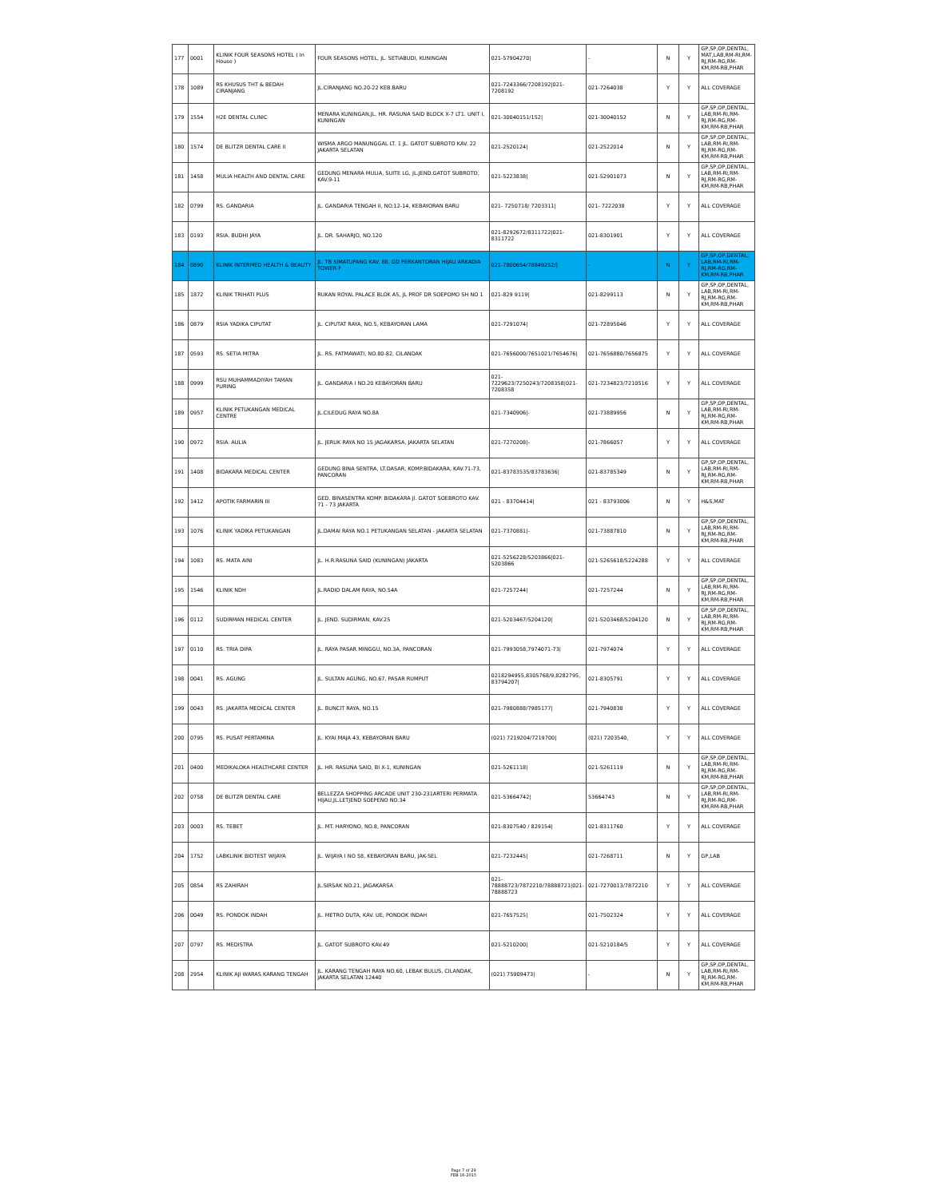| 177 | 0001 | KLINIK FOUR SEASONS HOTEL ( In House ) | FOUR SEASONS HOTEL, JL. SETIABUDI, KUNINGAN | 021-57904270/ | - | N | Y | GP,SP,OP,DENTAL, MAT,LAB,RM-RI,RM-RJ,RM-RG,RM-KM,RM-RB,PHAR |
| 178 | 1089 | RS KHUSUS THT & BEDAH CIRANJANG | JL.CIRANJANG NO.20-22 KEB.BARU | 021-7243366/7208192/021-7208192 | 021-7264038 | Y | Y | ALL COVERAGE |
| 179 | 1554 | H2E DENTAL CLINIC | MENARA KUNINGAN,JL. HR. RASUNA SAID BLOCK X-7 LT1. UNIT I, KUNINGAN | 021-30040151/152/ | 021-30040152 | N | Y | GP,SP,OP,DENTAL, LAB,RM-RI,RM-RJ,RM-RG,RM-KM,RM-RB,PHAR |
| 180 | 1574 | DE BLITZR DENTAL CARE II | WISMA ARGO MANUNGGAL LT. 1 JL. GATOT SUBROTO KAV. 22 JAKARTA SELATAN | 021-2520124/ | 021-2522014 | N | Y | GP,SP,OP,DENTAL, LAB,RM-RI,RM-RJ,RM-RG,RM-KM,RM-RB,PHAR |
| 181 | 1458 | MULIA HEALTH AND DENTAL CARE | GEDUNG MENARA MULIA, SUITE LG, JL.JEND.GATOT SUBROTO, KAV.9-11 | 021-5223838/ | 021-52901073 | N | Y | GP,SP,OP,DENTAL, LAB,RM-RI,RM-RJ,RM-RG,RM-KM,RM-RB,PHAR |
| 182 | 0799 | RS. GANDARIA | JL. GANDARIA TENGAH II, NO.12-14, KEBAYORAN BARU | 021- 7250718/ 7203311/ | 021- 7222038 | Y | Y | ALL COVERAGE |
| 183 | 0193 | RSIA. BUDHI JAYA | JL. DR. SAHARJO, NO.120 | 021-8292672/8311722/021-8311722 | 021-8301901 | Y | Y | ALL COVERAGE |
| 184 | 0890 | KLINIK INTERMED HEALTH & BEAUTY | JL. TB SIMATUPANG KAV. 88, GD PERKANTORAN HIJAU ARKADIA TOWER F | 021-7800654/78849252// | - | N | Y | GP,SP,OP,DENTAL, LAB,RM-RI,RM-RJ,RM-RG,RM-KM,RM-RB,PHAR |
| 185 | 1872 | KLINIK TRIHATI PLUS | RUKAN ROYAL PALACE BLOK A5, JL PROF DR SOEPOMO SH NO 1 | 021-829 9119/ | 021-8299113 | N | Y | GP,SP,OP,DENTAL, LAB,RM-RI,RM-RJ,RM-RG,RM-KM,RM-RB,PHAR |
| 186 | 0879 | RSIA YADIKA CIPUTAT | JL. CIPUTAT RAYA, NO.5, KEBAYORAN LAMA | 021-7291074/ | 021-72895046 | Y | Y | ALL COVERAGE |
| 187 | 0593 | RS. SETIA MITRA | JL. RS. FATMAWATI, NO.80-82, CILANDAK | 021-7656000/7651021/7654676/ | 021-7656880/7656875 | Y | Y | ALL COVERAGE |
| 188 | 0999 | RSU MUHAMMADIYAH TAMAN PURING | JL. GANDARIA I NO.20 KEBAYORAN BARU | 021-7229623/7250243/7208358/021-7208358 | 021-7234823/7210516 | Y | Y | ALL COVERAGE |
| 189 | 0957 | KLINIK PETUKANGAN MEDICAL CENTRE | JL.CILEDUG RAYA NO.8A | 021-7340906/- | 021-73889956 | N | Y | GP,SP,OP,DENTAL, LAB,RM-RI,RM-RJ,RM-RG,RM-KM,RM-RB,PHAR |
| 190 | 0972 | RSIA. AULIA | JL. JERUK RAYA NO 15 JAGAKARSA, JAKARTA SELATAN | 021-7270208/- | 021-7866057 | Y | Y | ALL COVERAGE |
| 191 | 1408 | BIDAKARA MEDICAL CENTER | GEDUNG BINA SENTRA, LT.DASAR, KOMP.BIDAKARA, KAV.71-73, PANCORAN | 021-83783535/83783636/ | 021-83785349 | N | Y | GP,SP,OP,DENTAL, LAB,RM-RI,RM-RJ,RM-RG,RM-KM,RM-RB,PHAR |
| 192 | 1412 | APOTIK FARMARIN III | GED. BINASENTRA KOMP. BIDAKARA Jl. GATOT SOEBROTO KAV. 71 - 73 JAKARTA | 021 - 83704414/ | 021 - 83793006 | N | Y | H&S,MAT |
| 193 | 1076 | KLINIK YADIKA PETUKANGAN | JL.DAMAI RAYA NO.1 PETUKANGAN SELATAN - JAKARTA SELATAN | 021-7370881/- | 021-73887810 | N | Y | GP,SP,OP,DENTAL, LAB,RM-RI,RM-RJ,RM-RG,RM-KM,RM-RB,PHAR |
| 194 | 1083 | RS. MATA AINI | JL. H.R.RASUNA SAID (KUNINGAN) JAKARTA | 021-5256228/5203866/021-5203866 | 021-5265618/5224288 | Y | Y | ALL COVERAGE |
| 195 | 1546 | KLINIK NDH | JL.RADIO DALAM RAYA, NO.54A | 021-7257244/ | 021-7257244 | N | Y | GP,SP,OP,DENTAL, LAB,RM-RI,RM-RJ,RM-RG,RM-KM,RM-RB,PHAR |
| 196 | 0112 | SUDIRMAN MEDICAL CENTER | JL. JEND. SUDIRMAN, KAV.25 | 021-5203467/5204120/ | 021-5203468/5204120 | N | Y | GP,SP,OP,DENTAL, LAB,RM-RI,RM-RJ,RM-RG,RM-KM,RM-RB,PHAR |
| 197 | 0110 | RS. TRIA DIPA | JL. RAYA PASAR MINGGU, NO.3A, PANCORAN | 021-7993058,7974071-73/ | 021-7974074 | Y | Y | ALL COVERAGE |
| 198 | 0041 | RS. AGUNG | JL. SULTAN AGUNG, NO.67, PASAR RUMPUT | 0218294955,8305768/9,8282795, 83794207/ | 021-8305791 | Y | Y | ALL COVERAGE |
| 199 | 0043 | RS. JAKARTA MEDICAL CENTER | JL. BUNCIT RAYA, NO.15 | 021-7980888/7985177/ | 021-7940838 | Y | Y | ALL COVERAGE |
| 200 | 0795 | RS. PUSAT PERTAMINA | JL. KYAI MAJA 43, KEBAYORAN BARU | (021) 7219204/7219700/ | (021) 7203540, | Y | Y | ALL COVERAGE |
| 201 | 0400 | MEDIKALOKA HEALTHCARE CENTER | JL. HR. RASUNA SAID, BI X-1, KUNINGAN | 021-5261118/ | 021-5261119 | N | Y | GP,SP,OP,DENTAL, LAB,RM-RI,RM-RJ,RM-RG,RM-KM,RM-RB,PHAR |
| 202 | 0758 | DE BLITZR DENTAL CARE | BELLEZZA SHOPPING ARCADE UNIT 230-231ARTERI PERMATA HIJAU,JL.LETJEND SOEPENO NO.34 | 021-53664742/ | 53664743 | N | Y | GP,SP,OP,DENTAL, LAB,RM-RI,RM-RJ,RM-RG,RM-KM,RM-RB,PHAR |
| 203 | 0003 | RS. TEBET | JL. MT. HARYONO, NO.8, PANCORAN | 021-8307540 / 829154/ | 021-8311760 | Y | Y | ALL COVERAGE |
| 204 | 1752 | LABKLINIK BIOTEST WIJAYA | JL. WIJAYA I NO 58, KEBAYORAN BARU, JAK-SEL | 021-7232445/ | 021-7268711 | N | Y | GP,LAB |
| 205 | 0854 | RS ZAHIRAH | JL.SIRSAK NO.21, JAGAKARSA | 021-78888723/7872210/78888721/021-78888723 | 021-7270013/7872210 | Y | Y | ALL COVERAGE |
| 206 | 0049 | RS. PONDOK INDAH | JL. METRO DUTA, KAV. UE, PONDOK INDAH | 021-7657525/ | 021-7502324 | Y | Y | ALL COVERAGE |
| 207 | 0797 | RS. MEDISTRA | JL. GATOT SUBROTO KAV.49 | 021-5210200/ | 021-5210184/5 | Y | Y | ALL COVERAGE |
| 208 | 2954 | KLINIK AJI WARAS KARANG TENGAH | JL. KARANG TENGAH RAYA NO.60, LEBAK BULUS, CILANDAK, JAKARTA SELATAN 12440 | (021) 75909473/ | - | N | Y | GP,SP,OP,DENTAL, LAB,RM-RI,RM-RJ,RM-RG,RM-KM,RM-RB,PHAR |
Page 7 of 29
FEB-16-2015